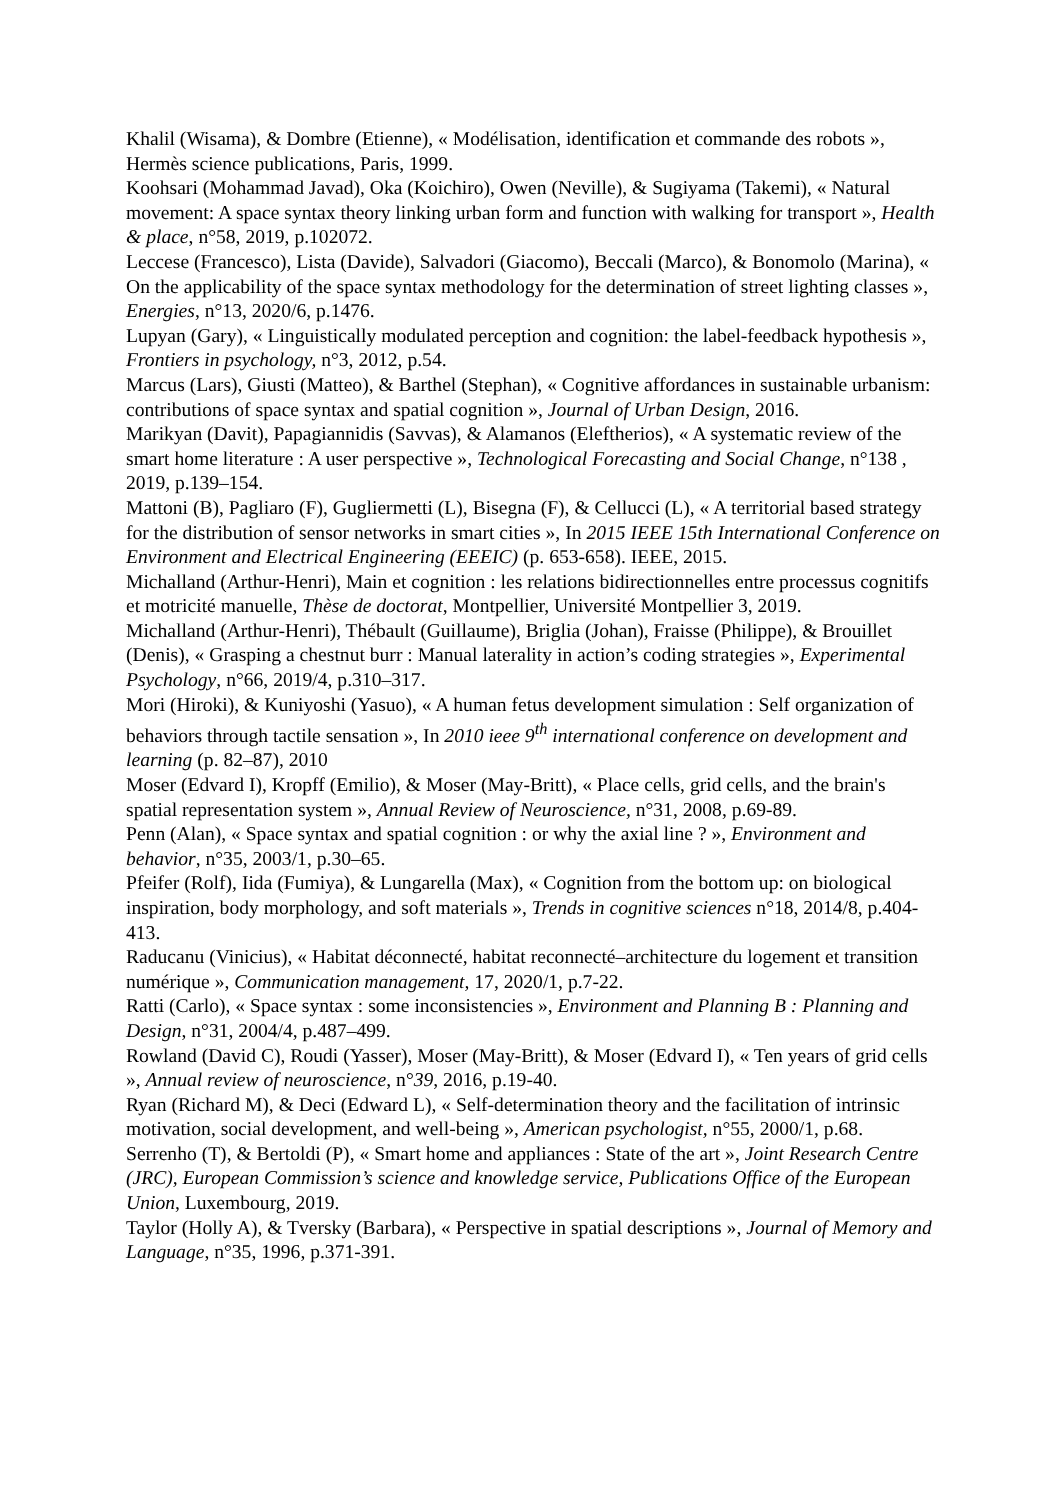Khalil (Wisama), & Dombre (Etienne), « Modélisation, identification et commande des robots », Hermès science publications, Paris, 1999.
Koohsari (Mohammad Javad), Oka (Koichiro), Owen (Neville), & Sugiyama (Takemi), « Natural movement: A space syntax theory linking urban form and function with walking for transport », Health & place, n°58, 2019, p.102072.
Leccese (Francesco), Lista (Davide), Salvadori (Giacomo), Beccali (Marco), & Bonomolo (Marina), « On the applicability of the space syntax methodology for the determination of street lighting classes », Energies, n°13, 2020/6, p.1476.
Lupyan (Gary), « Linguistically modulated perception and cognition: the label-feedback hypothesis », Frontiers in psychology, n°3, 2012, p.54.
Marcus (Lars), Giusti (Matteo), & Barthel (Stephan), « Cognitive affordances in sustainable urbanism: contributions of space syntax and spatial cognition », Journal of Urban Design, 2016.
Marikyan (Davit), Papagiannidis (Savvas), & Alamanos (Eleftherios), « A systematic review of the smart home literature : A user perspective », Technological Forecasting and Social Change, n°138 , 2019, p.139–154.
Mattoni (B), Pagliaro (F), Gugliermetti (L), Bisegna (F), & Cellucci (L), « A territorial based strategy for the distribution of sensor networks in smart cities », In 2015 IEEE 15th International Conference on Environment and Electrical Engineering (EEEIC) (p. 653-658). IEEE, 2015.
Michalland (Arthur-Henri), Main et cognition : les relations bidirectionnelles entre processus cognitifs et motricité manuelle, Thèse de doctorat, Montpellier, Université Montpellier 3, 2019.
Michalland (Arthur-Henri), Thébault (Guillaume), Briglia (Johan), Fraisse (Philippe), & Brouillet (Denis), « Grasping a chestnut burr : Manual laterality in action’s coding strategies », Experimental Psychology, n°66, 2019/4, p.310–317.
Mori (Hiroki), & Kuniyoshi (Yasuo), « A human fetus development simulation : Self organization of behaviors through tactile sensation », In 2010 ieee 9<sup>th</sup> international conference on development and learning (p. 82–87), 2010
Moser (Edvard I), Kropff (Emilio), & Moser (May-Britt), « Place cells, grid cells, and the brain's spatial representation system », Annual Review of Neuroscience, n°31, 2008, p.69-89.
Penn (Alan), « Space syntax and spatial cognition : or why the axial line ? », Environment and behavior, n°35, 2003/1, p.30–65.
Pfeifer (Rolf), Iida (Fumiya), & Lungarella (Max), « Cognition from the bottom up: on biological inspiration, body morphology, and soft materials », Trends in cognitive sciences n°18, 2014/8, p.404-413.
Raducanu (Vinicius), « Habitat déconnecté, habitat reconnecté–architecture du logement et transition numérique », Communication management, 17, 2020/1, p.7-22.
Ratti (Carlo), « Space syntax : some inconsistencies », Environment and Planning B : Planning and Design, n°31, 2004/4, p.487–499.
Rowland (David C), Roudi (Yasser), Moser (May-Britt), & Moser (Edvard I), « Ten years of grid cells », Annual review of neuroscience, n°39, 2016, p.19-40.
Ryan (Richard M), & Deci (Edward L), « Self-determination theory and the facilitation of intrinsic motivation, social development, and well-being », American psychologist, n°55, 2000/1, p.68.
Serrenho (T), & Bertoldi (P), « Smart home and appliances : State of the art », Joint Research Centre (JRC), European Commission’s science and knowledge service, Publications Office of the European Union, Luxembourg, 2019.
Taylor (Holly A), & Tversky (Barbara), « Perspective in spatial descriptions », Journal of Memory and Language, n°35, 1996, p.371-391.